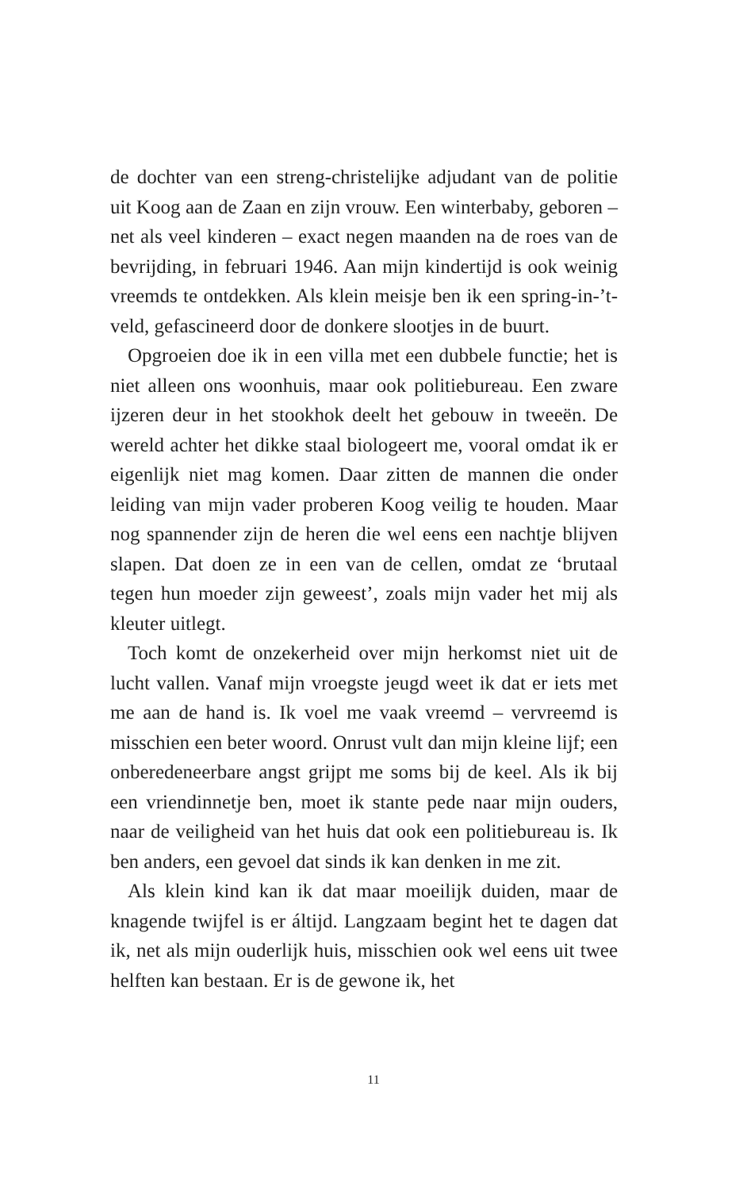de dochter van een streng-christelijke adjudant van de politie uit Koog aan de Zaan en zijn vrouw. Een winterbaby, geboren – net als veel kinderen – exact negen maanden na de roes van de bevrijding, in februari 1946. Aan mijn kindertijd is ook weinig vreemds te ontdekken. Als klein meisje ben ik een spring-in-’t-veld, gefascineerd door de donkere slootjes in de buurt.
Opgroeien doe ik in een villa met een dubbele functie; het is niet alleen ons woonhuis, maar ook politiebureau. Een zware ijzeren deur in het stookhok deelt het gebouw in tweeën. De wereld achter het dikke staal biologeert me, vooral omdat ik er eigenlijk niet mag komen. Daar zitten de mannen die onder leiding van mijn vader proberen Koog veilig te houden. Maar nog spannender zijn de heren die wel eens een nachtje blijven slapen. Dat doen ze in een van de cellen, omdat ze ‘brutaal tegen hun moeder zijn geweest’, zoals mijn vader het mij als kleuter uitlegt.
Toch komt de onzekerheid over mijn herkomst niet uit de lucht vallen. Vanaf mijn vroegste jeugd weet ik dat er iets met me aan de hand is. Ik voel me vaak vreemd – vervreemd is misschien een beter woord. Onrust vult dan mijn kleine lijf; een onberedeneerbare angst grijpt me soms bij de keel. Als ik bij een vriendinnetje ben, moet ik stante pede naar mijn ouders, naar de veiligheid van het huis dat ook een politiebureau is. Ik ben anders, een gevoel dat sinds ik kan denken in me zit.
Als klein kind kan ik dat maar moeilijk duiden, maar de knagende twijfel is er áltijd. Langzaam begint het te dagen dat ik, net als mijn ouderlijk huis, misschien ook wel eens uit twee helften kan bestaan. Er is de gewone ik, het
11